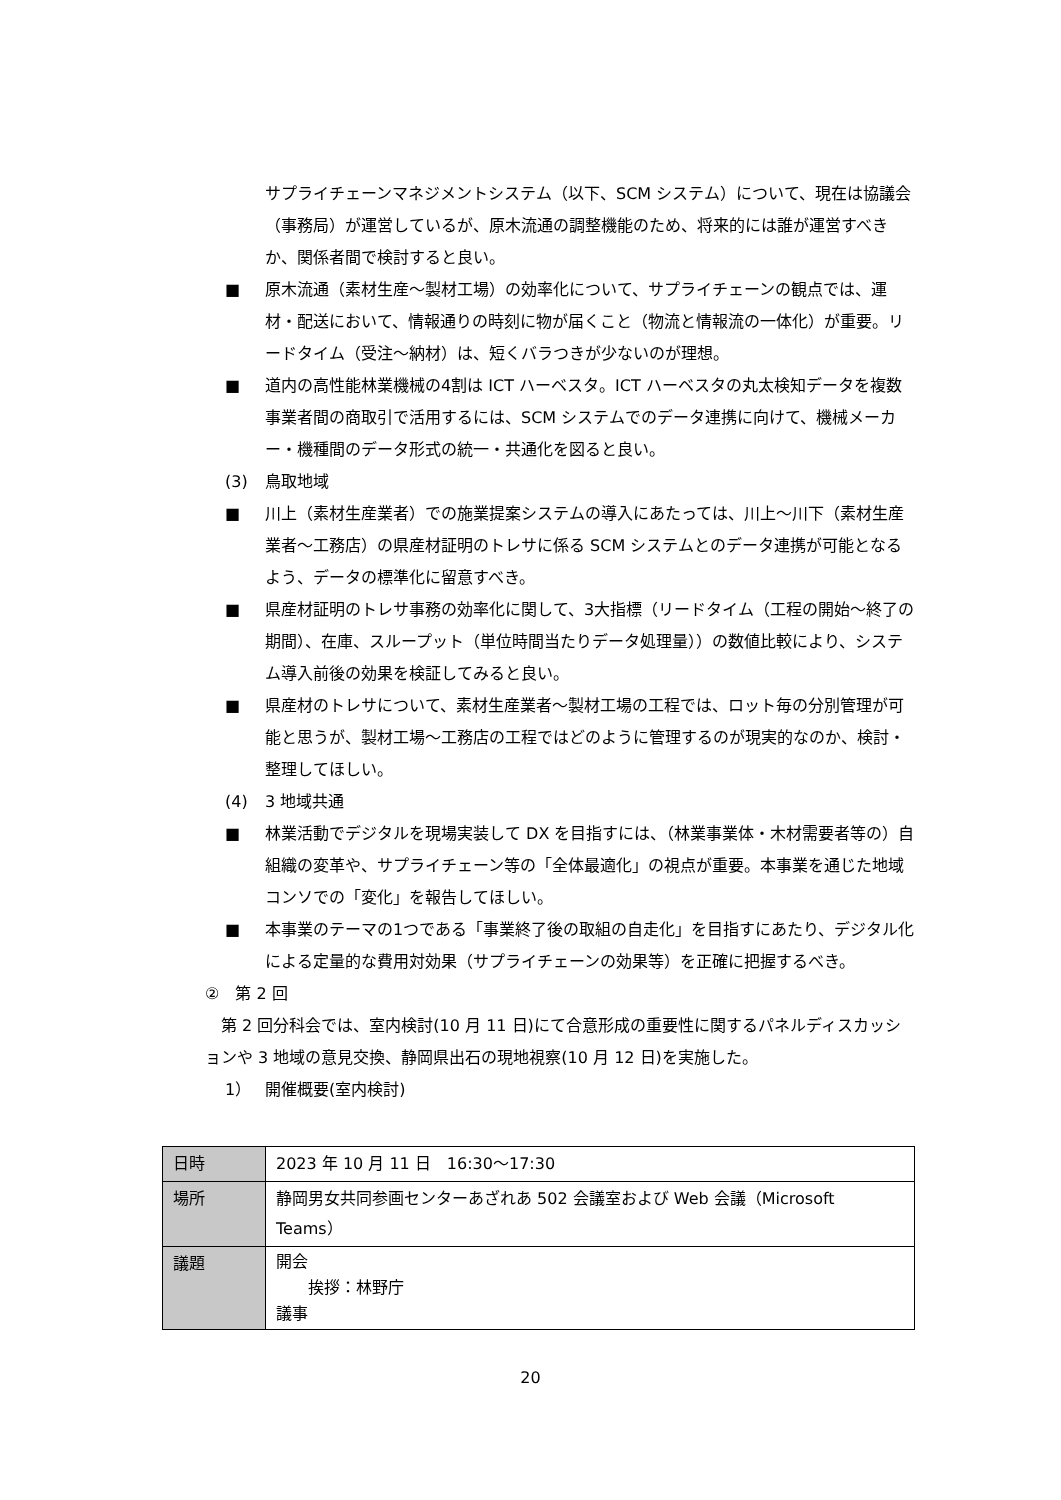サプライチェーンマネジメントシステム（以下、SCM システム）について、現在は協議会（事務局）が運営しているが、原木流通の調整機能のため、将来的には誰が運営すべきか、関係者間で検討すると良い。
■ 原木流通（素材生産～製材工場）の効率化について、サプライチェーンの観点では、運材・配送において、情報通りの時刻に物が届くこと（物流と情報流の一体化）が重要。リードタイム（受注～納材）は、短くバラつきが少ないのが理想。
■ 道内の高性能林業機械の4割は ICT ハーベスタ。ICT ハーベスタの丸太検知データを複数事業者間の商取引で活用するには、SCM システムでのデータ連携に向けて、機械メーカー・機種間のデータ形式の統一・共通化を図ると良い。
(3) 鳥取地域
■ 川上（素材生産業者）での施業提案システムの導入にあたっては、川上～川下（素材生産業者～工務店）の県産材証明のトレサに係る SCM システムとのデータ連携が可能となるよう、データの標準化に留意すべき。
■ 県産材証明のトレサ事務の効率化に関して、3大指標（リードタイム（工程の開始～終了の期間）、在庫、スループット（単位時間当たりデータ処理量））の数値比較により、システム導入前後の効果を検証してみると良い。
■ 県産材のトレサについて、素材生産業者～製材工場の工程では、ロット毎の分別管理が可能と思うが、製材工場～工務店の工程ではどのように管理するのが現実的なのか、検討・整理してほしい。
(4) 3 地域共通
■ 林業活動でデジタルを現場実装して DX を目指すには、（林業事業体・木材需要者等の）自組織の変革や、サプライチェーン等の「全体最適化」の視点が重要。本事業を通じた地域コンソでの「変化」を報告してほしい。
■ 本事業のテーマの1つである「事業終了後の取組の自走化」を目指すにあたり、デジタル化による定量的な費用対効果（サプライチェーンの効果等）を正確に把握するべき。
②　第 2 回
第 2 回分科会では、室内検討(10 月 11 日)にて合意形成の重要性に関するパネルディスカッションや 3 地域の意見交換、静岡県出石の現地視察(10 月 12 日)を実施した。
1） 開催概要(室内検討)
| 日時 | 2023 年 10 月 11 日 16:30～17:30 |
| 場所 | 静岡男女共同参画センターあざれあ 502 会議室および Web 会議（Microsoft Teams） |
| 議題 | 開会 挨拶：林野庁 議事 |
20